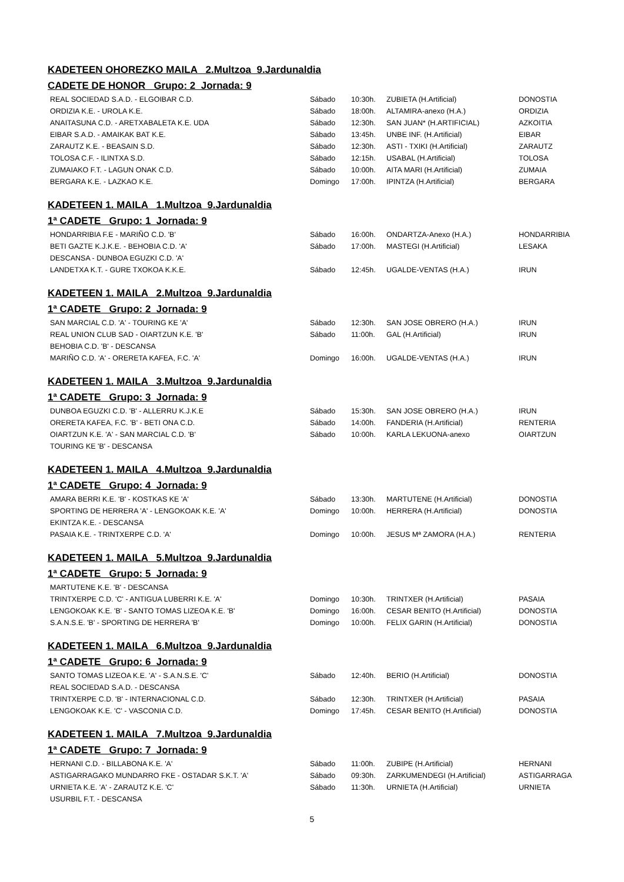KADETEEN OHOREZKO MAILA 2.Multzoa 9.Jardunaldia
CADETE DE HONOR Grupo: 2 Jornada: 9
| REAL SOCIEDAD S.A.D. - ELGOIBAR C.D. | Sábado | 10:30h. | ZUBIETA (H.Artificial) | DONOSTIA |
| ORDIZIA K.E. - UROLA K.E. | Sábado | 18:00h. | ALTAMIRA-anexo (H.A.) | ORDIZIA |
| ANAITASUNA C.D. - ARETXABALETA K.E. UDA | Sábado | 12:30h. | SAN JUAN* (H.ARTIFICIAL) | AZKOITIA |
| EIBAR S.A.D. - AMAIKAK BAT K.E. | Sábado | 13:45h. | UNBE INF. (H.Artificial) | EIBAR |
| ZARAUTZ K.E. - BEASAIN S.D. | Sábado | 12:30h. | ASTI - TXIKI (H.Artificial) | ZARAUTZ |
| TOLOSA C.F. - ILINTXA S.D. | Sábado | 12:15h. | USABAL (H.Artificial) | TOLOSA |
| ZUMAIAKO F.T. - LAGUN ONAK C.D. | Sábado | 10:00h. | AITA MARI (H.Artificial) | ZUMAIA |
| BERGARA K.E. - LAZKAO K.E. | Domingo | 17:00h. | IPINTZA (H.Artificial) | BERGARA |
KADETEEN 1. MAILA 1.Multzoa 9.Jardunaldia
1ª CADETE Grupo: 1 Jornada: 9
| HONDARRIBIA F.E - MARIÑO C.D. 'B' | Sábado | 16:00h. | ONDARTZA-Anexo (H.A.) | HONDARRIBIA |
| BETI GAZTE K.J.K.E. - BEHOBIA C.D. 'A' | Sábado | 17:00h. | MASTEGI (H.Artificial) | LESAKA |
| DESCANSA - DUNBOA EGUZKI C.D. 'A' | | | | |
| LANDETXA K.T. - GURE TXOKOA K.K.E. | Sábado | 12:45h. | UGALDE-VENTAS (H.A.) | IRUN |
KADETEEN 1. MAILA 2.Multzoa 9.Jardunaldia
1ª CADETE Grupo: 2 Jornada: 9
| SAN MARCIAL C.D. 'A' - TOURING KE 'A' | Sábado | 12:30h. | SAN JOSE OBRERO (H.A.) | IRUN |
| REAL UNION CLUB SAD - OIARTZUN K.E. 'B' | Sábado | 11:00h. | GAL (H.Artificial) | IRUN |
| BEHOBIA C.D. 'B' - DESCANSA | | | | |
| MARIÑO C.D. 'A' - ORERETA KAFEA, F.C. 'A' | Domingo | 16:00h. | UGALDE-VENTAS (H.A.) | IRUN |
KADETEEN 1. MAILA 3.Multzoa 9.Jardunaldia
1ª CADETE Grupo: 3 Jornada: 9
| DUNBOA EGUZKI C.D. 'B' - ALLERRU K.J.K.E | Sábado | 15:30h. | SAN JOSE OBRERO (H.A.) | IRUN |
| ORERETA KAFEA, F.C. 'B' - BETI ONA C.D. | Sábado | 14:00h. | FANDERIA (H.Artificial) | RENTERIA |
| OIARTZUN K.E. 'A' - SAN MARCIAL C.D. 'B' | Sábado | 10:00h. | KARLA LEKUONA-anexo | OIARTZUN |
| TOURING KE 'B' - DESCANSA | | | | |
KADETEEN 1. MAILA 4.Multzoa 9.Jardunaldia
1ª CADETE Grupo: 4 Jornada: 9
| AMARA BERRI K.E. 'B' - KOSTKAS KE 'A' | Sábado | 13:30h. | MARTUTENE (H.Artificial) | DONOSTIA |
| SPORTING DE HERRERA 'A' - LENGOKOAK K.E. 'A' | Domingo | 10:00h. | HERRERA (H.Artificial) | DONOSTIA |
| EKINTZA K.E. - DESCANSA | | | | |
| PASAIA K.E. - TRINTXERPE C.D. 'A' | Domingo | 10:00h. | JESUS Mª ZAMORA (H.A.) | RENTERIA |
KADETEEN 1. MAILA 5.Multzoa 9.Jardunaldia
1ª CADETE Grupo: 5 Jornada: 9
| MARTUTENE K.E. 'B' - DESCANSA | | | | |
| TRINTXERPE C.D. 'C' - ANTIGUA LUBERRI K.E. 'A' | Domingo | 10:30h. | TRINTXER (H.Artificial) | PASAIA |
| LENGOKOAK K.E. 'B' - SANTO TOMAS LIZEOA K.E. 'B' | Domingo | 16:00h. | CESAR BENITO (H.Artificial) | DONOSTIA |
| S.A.N.S.E. 'B' - SPORTING DE HERRERA 'B' | Domingo | 10:00h. | FELIX GARIN (H.Artificial) | DONOSTIA |
KADETEEN 1. MAILA 6.Multzoa 9.Jardunaldia
1ª CADETE Grupo: 6 Jornada: 9
| SANTO TOMAS LIZEOA K.E. 'A' - S.A.N.S.E. 'C' | Sábado | 12:40h. | BERIO (H.Artificial) | DONOSTIA |
| REAL SOCIEDAD S.A.D. - DESCANSA | | | | |
| TRINTXERPE C.D. 'B' - INTERNACIONAL C.D. | Sábado | 12:30h. | TRINTXER (H.Artificial) | PASAIA |
| LENGOKOAK K.E. 'C' - VASCONIA C.D. | Domingo | 17:45h. | CESAR BENITO (H.Artificial) | DONOSTIA |
KADETEEN 1. MAILA 7.Multzoa 9.Jardunaldia
1ª CADETE Grupo: 7 Jornada: 9
| HERNANI C.D. - BILLABONA K.E. 'A' | Sábado | 11:00h. | ZUBIPE (H.Artificial) | HERNANI |
| ASTIGARRAGAKO MUNDARRO FKE - OSTADAR S.K.T. 'A' | Sábado | 09:30h. | ZARKUMENDEGI (H.Artificial) | ASTIGARRAGA |
| URNIETA K.E. 'A' - ZARAUTZ K.E. 'C' | Sábado | 11:30h. | URNIETA (H.Artificial) | URNIETA |
| USURBIL F.T. - DESCANSA | | | | |
5